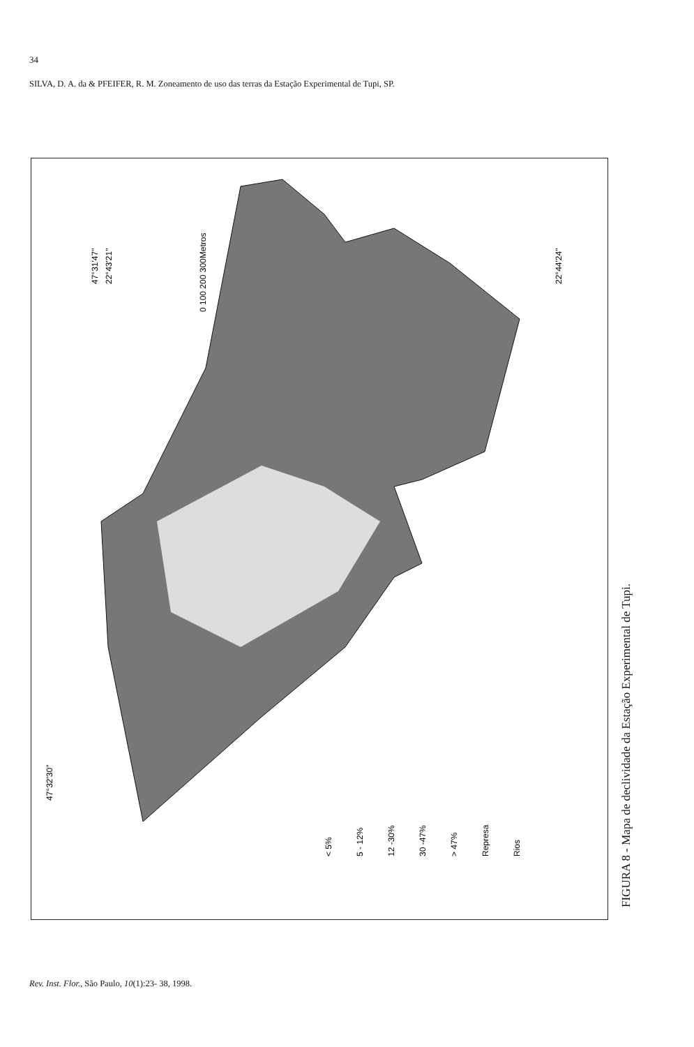34
SILVA, D. A. da & PFEIFER, R. M. Zoneamento de uso das terras da Estação Experimental de Tupi, SP.
47°31'47"
22°43'21"
0 100 200 300Metros
22°44'24"
47°32'30"
< 5%
5 - 12%
12 -30%
30 -47%
> 47%
Represa
Rios
FIGURA 8 - Mapa de declividade da Estação Experimental de Tupi.
Rev. Inst. Flor., São Paulo, 10(1):23- 38, 1998.